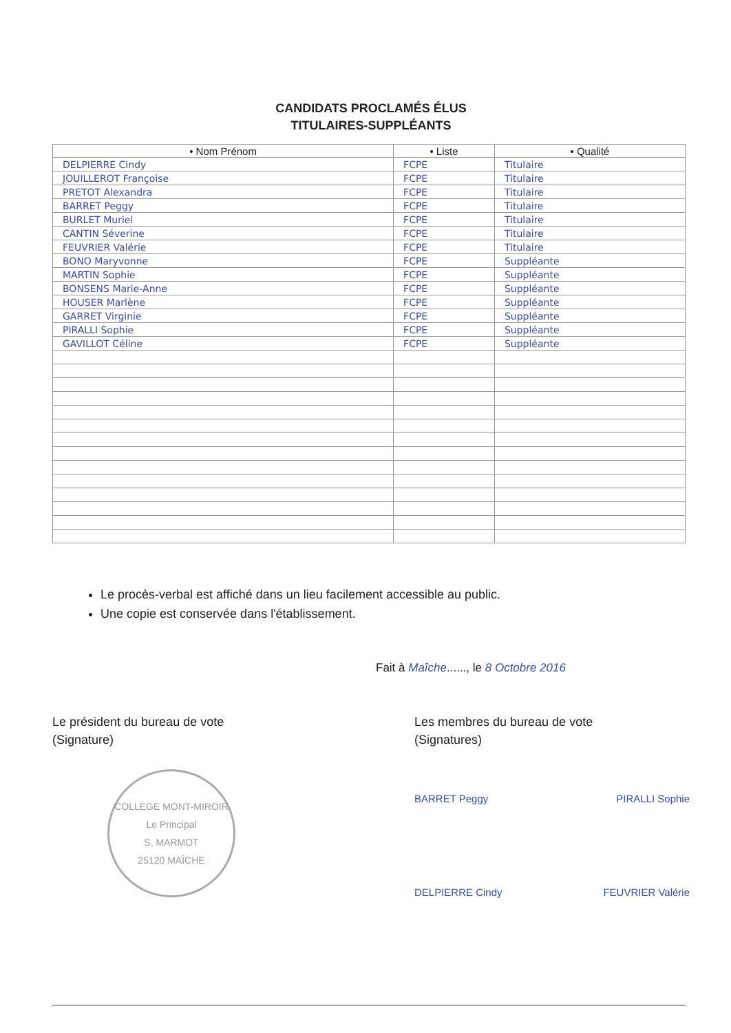CANDIDATS PROCLAMÉS ÉLUS
TITULAIRES-SUPPLÉANTS
| • Nom Prénom | • Liste | • Qualité |
| --- | --- | --- |
| DELPIERRE Cindy | FCPE | Titulaire |
| JOUILLEROT Françoise | FCPE | Titulaire |
| PRETOT Alexandra | FCPE | Titulaire |
| BARRET Peggy | FCPE | Titulaire |
| BURLET Muriel | FCPE | Titulaire |
| CANTIN Séverine | FCPE | Titulaire |
| FEUVRIER Valérie | FCPE | Titulaire |
| BONO Maryvonne | FCPE | Suppléante |
| MARTIN Sophie | FCPE | Suppléante |
| BONSENS Marie-Anne | FCPE | Suppléante |
| HOUSER Marlène | FCPE | Suppléante |
| GARRET Virginie | FCPE | Suppléante |
| PIRALLI Sophie | FCPE | Suppléante |
| GAVILLOT Céline | FCPE | Suppléante |
Le procès-verbal est affiché dans un lieu facilement accessible au public.
Une copie est conservée dans l'établissement.
Fait à Maîche......, le 8 Octobre 2016
Le président du bureau de vote
(Signature)
COLLÈGE MONT-MIROIR
Le Principal
S. MARMOT
25120 MAÎCHE
Les membres du bureau de vote
(Signatures)
BARRET Peggy PIRALLI Sophie
DELPIERRE Cindy FEUVRIER Valérie